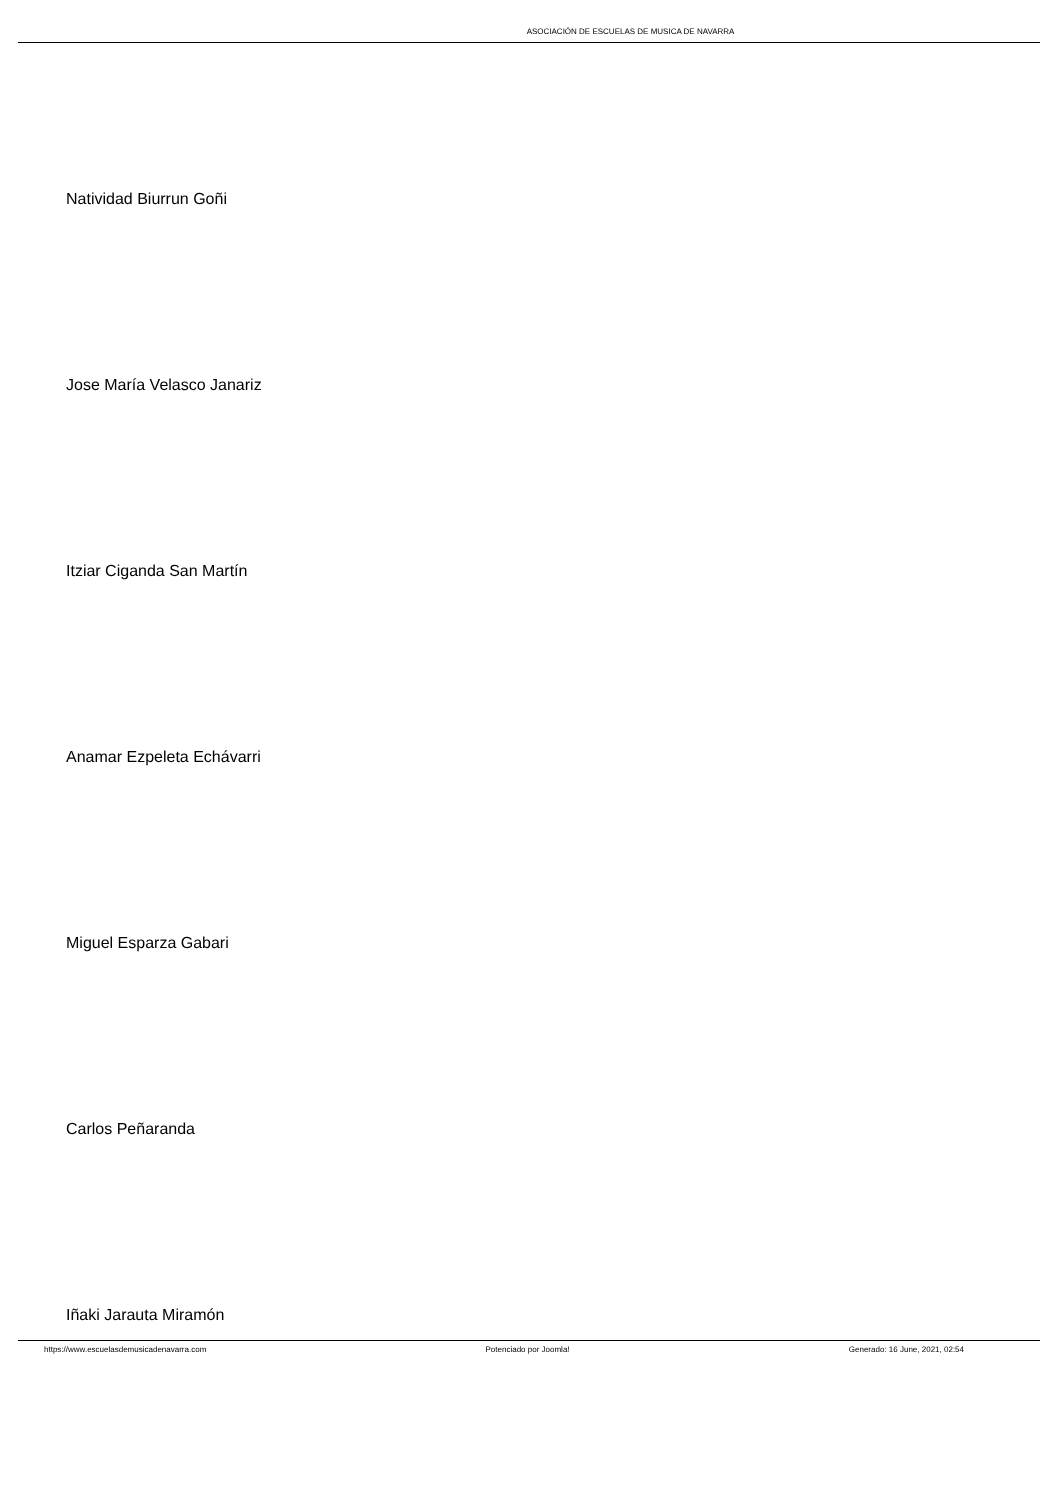ASOCIACIÓN DE ESCUELAS DE MUSICA DE NAVARRA
Natividad Biurrun Goñi
Jose María Velasco Janariz
Itziar Ciganda San Martín
Anamar Ezpeleta Echávarri
Miguel Esparza Gabari
Carlos Peñaranda
Iñaki Jarauta Miramón
https://www.escuelasdemusicadenavarra.com Potenciado por Joomla! Generado: 16 June, 2021, 02:54